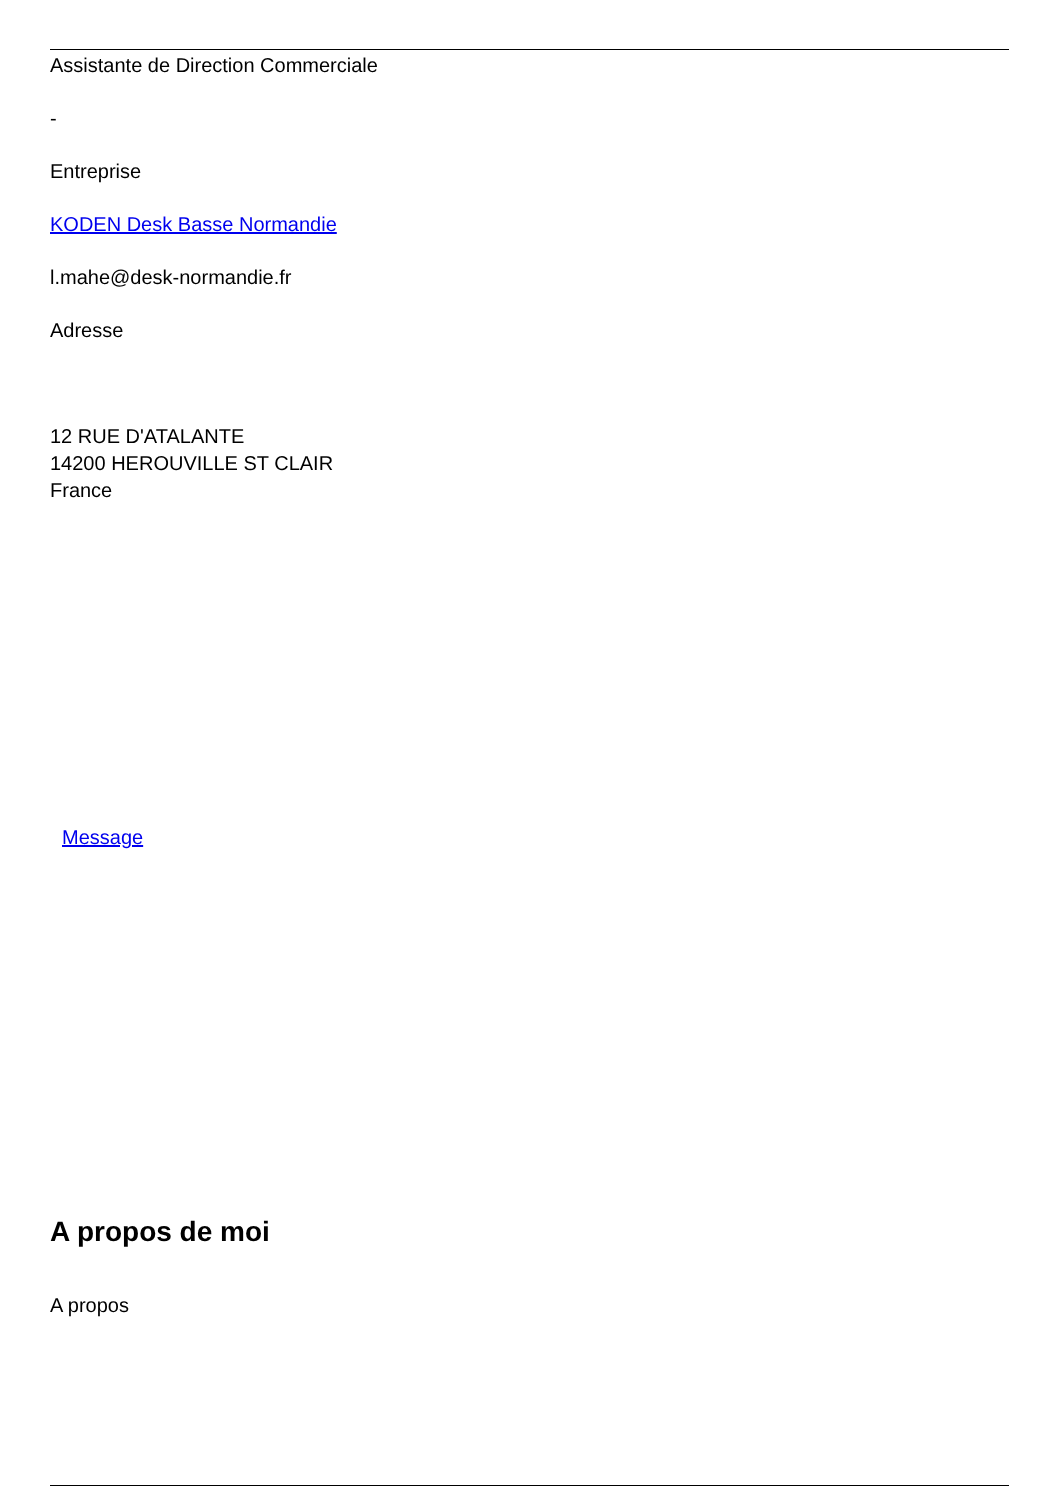Assistante de Direction Commerciale
-
Entreprise
KODEN Desk Basse Normandie
l.mahe@desk-normandie.fr
Adresse
12 RUE D'ATALANTE
14200 HEROUVILLE ST CLAIR
France
Message
A propos de moi
A propos